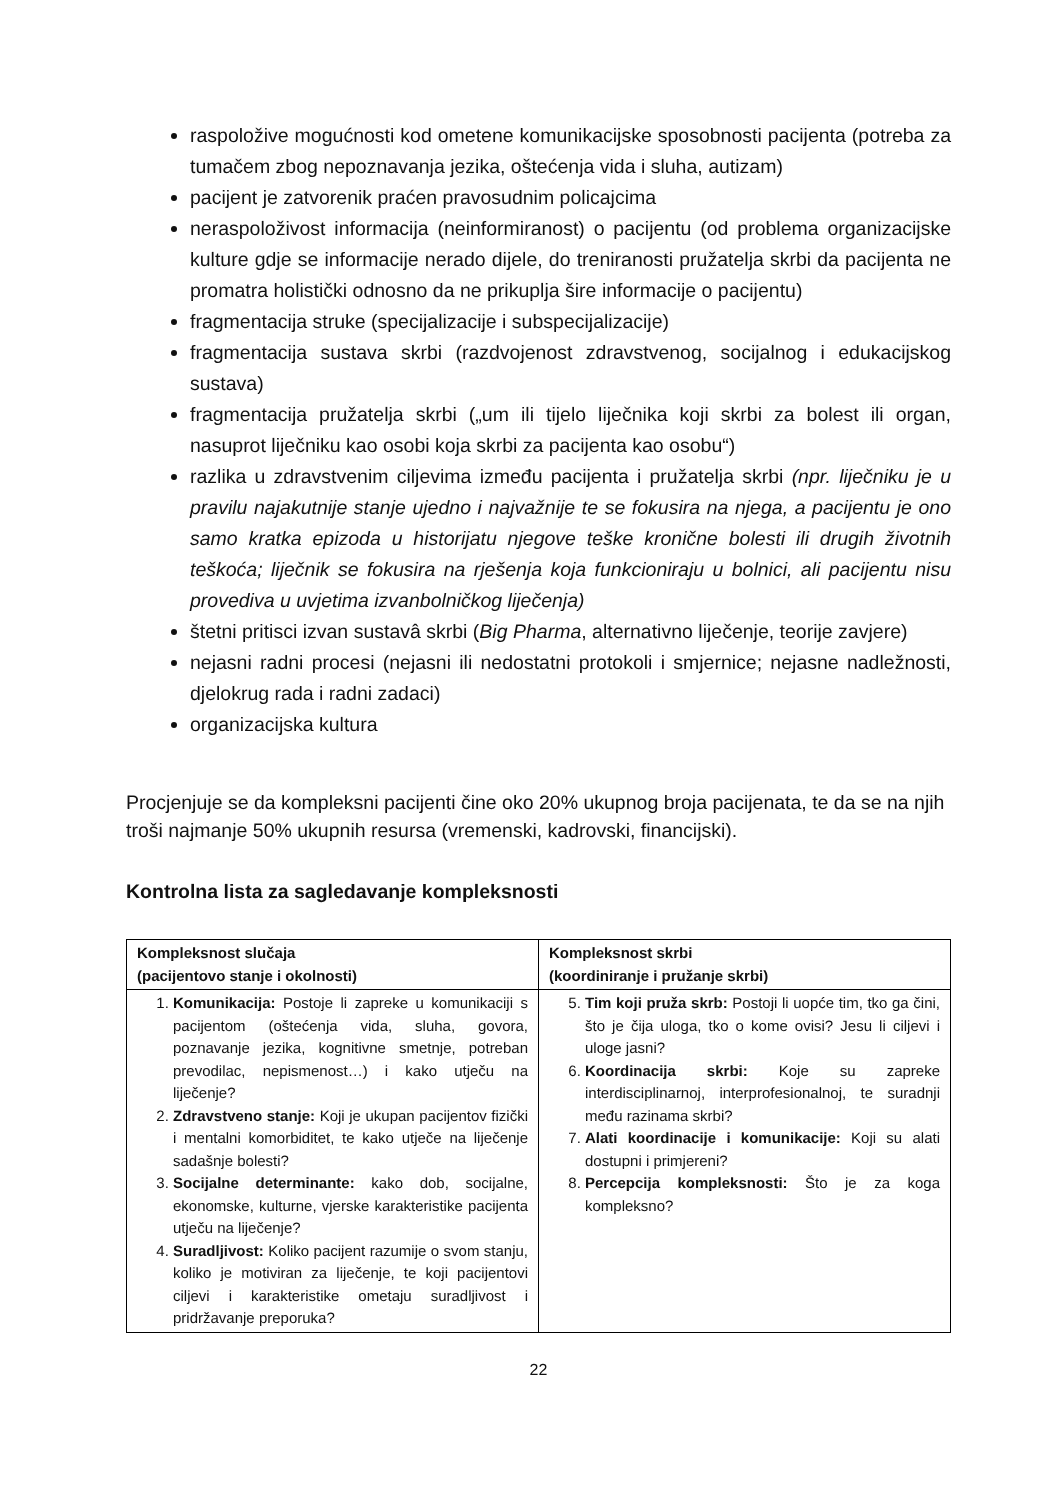raspoložive mogućnosti kod ometene komunikacijske sposobnosti pacijenta (potreba za tumačem zbog nepoznavanja jezika, oštećenja vida i sluha, autizam)
pacijent je zatvorenik praćen pravosudnim policajcima
neraspoloživost informacija (neinformiranost) o pacijentu (od problema organizacijske kulture gdje se informacije nerado dijele, do treniranosti pružatelja skrbi da pacijenta ne promatra holistički odnosno da ne prikuplja šire informacije o pacijentu)
fragmentacija struke (specijalizacije i subspecijalizacije)
fragmentacija sustava skrbi (razdvojenost zdravstvenog, socijalnog i edukacijskog sustava)
fragmentacija pružatelja skrbi („um ili tijelo liječnika koji skrbi za bolest ili organ, nasuprot liječniku kao osobi koja skrbi za pacijenta kao osobu“)
razlika u zdravstvenim ciljevima između pacijenta i pružatelja skrbi (npr. liječniku je u pravilu najakutnije stanje ujedno i najvažnije te se fokusira na njega, a pacijentu je ono samo kratka epizoda u historijatu njegove teške kronične bolesti ili drugih životnih teškoća; liječnik se fokusira na rješenja koja funkcioniraju u bolnici, ali pacijentu nisu provediva u uvjetima izvanbolničkog liječenja)
štetni pritisci izvan sustavâ skrbi (Big Pharma, alternativno liječenje, teorije zavjere)
nejasni radni procesi (nejasni ili nedostatni protokoli i smjernice; nejasne nadležnosti, djelokrug rada i radni zadaci)
organizacijska kultura
Procjenjuje se da kompleksni pacijenti čine oko 20% ukupnog broja pacijenata, te da se na njih troši najmanje 50% ukupnih resursa (vremenski, kadrovski, financijski).
Kontrolna lista za sagledavanje kompleksnosti
| Kompleksnost slučaja (pacijentovo stanje i okolnosti) | Kompleksnost skrbi (koordiniranje i pružanje skrbi) |
| --- | --- |
| 1. Komunikacija: Postoje li zapreke u komunikaciji s pacijentom (oštećenja vida, sluha, govora, poznavanje jezika, kognitivne smetnje, potreban prevodilac, nepismenost…) i kako utječu na liječenje? 2. Zdravstveno stanje: Koji je ukupan pacijentov fizički i mentalni komorbiditet, te kako utječe na liječenje sadašnje bolesti? 3. Socijalne determinante: kako dob, socijalne, ekonomske, kulturne, vjerske karakteristike pacijenta utječu na liječenje? 4. Suradljivost: Koliko pacijent razumije o svom stanju, koliko je motiviran za liječenje, te koji pacijentovi ciljevi i karakteristike ometaju suradljivost i pridržavanje preporuka? | 5. Tim koji pruža skrb: Postoji li uopće tim, tko ga čini, što je čija uloga, tko o kome ovisi? Jesu li ciljevi i uloge jasni? 6. Koordinacija skrbi: Koje su zapreke interdisciplinarnoj, interprofesionalnoj, te suradnji među razinama skrbi? 7. Alati koordinacije i komunikacije: Koji su alati dostupni i primjereni? 8. Percepcija kompleksnosti: Što je za koga kompleksno? |
22